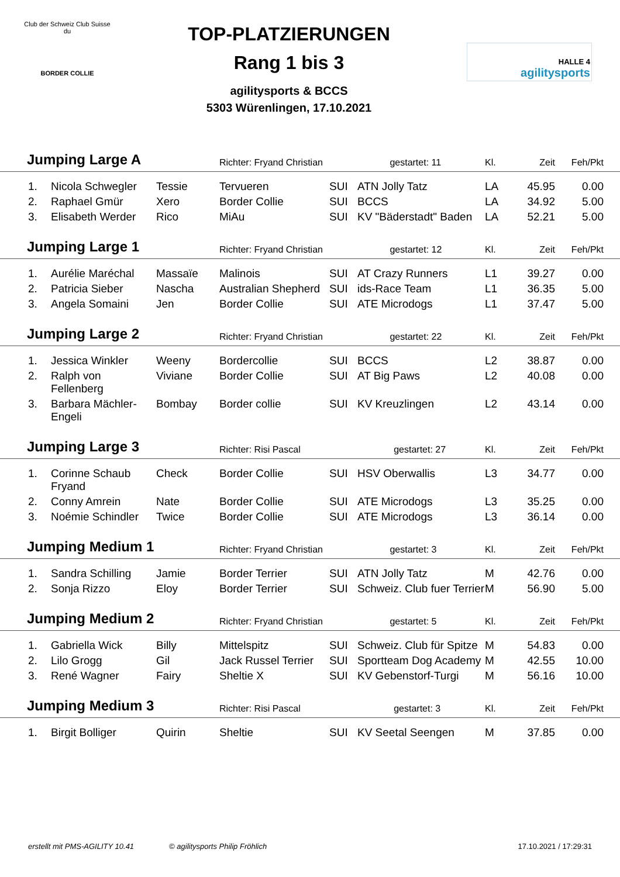Club der Schweiz Club Suisse du
BORDER COLLIE
TOP-PLATZIERUNGEN
Rang 1 bis 3
agilitysports & BCCS
5303 Würenlingen, 17.10.2021
HALLE 4
agilitysports
| Jumping Large A | | | Richter: Fryand Christian gestartet: 11 | | | Kl. | Zeit | Feh/Pkt | |
| --- | --- | --- | --- | --- | --- | --- | --- | --- | --- |
| 1. | Nicola Schwegler | Tessie | Tervueren | SUI | ATN Jolly Tatz | LA | 45.95 | 0.00 | |
| 2. | Raphael Gmür | Xero | Border Collie | SUI | BCCS | LA | 34.92 | 5.00 | |
| 3. | Elisabeth Werder | Rico | MiAu | SUI | KV "Bäderstadt" Baden | LA | 52.21 | 5.00 | |
| Jumping Large 1 | | | Richter: Fryand Christian gestartet: 12 | | | Kl. | Zeit | Feh/Pkt | |
| 1. | Aurélie Maréchal | Massaïe | Malinois | SUI | AT Crazy Runners | L1 | 39.27 | 0.00 | |
| 2. | Patricia Sieber | Nascha | Australian Shepherd | SUI | ids-Race Team | L1 | 36.35 | 5.00 | |
| 3. | Angela Somaini | Jen | Border Collie | SUI | ATE Microdogs | L1 | 37.47 | 5.00 | |
| Jumping Large 2 | | | Richter: Fryand Christian gestartet: 22 | | | Kl. | Zeit | Feh/Pkt | |
| 1. | Jessica Winkler | Weeny | Bordercollie | SUI | BCCS | L2 | 38.87 | 0.00 | |
| 2. | Ralph von Fellenberg | Viviane | Border Collie | SUI | AT Big Paws | L2 | 40.08 | 0.00 | |
| 3. | Barbara Mächler-Engeli | Bombay | Border collie | SUI | KV Kreuzlingen | L2 | 43.14 | 0.00 | |
| Jumping Large 3 | | | Richter: Risi Pascal gestartet: 27 | | | Kl. | Zeit | Feh/Pkt | |
| 1. | Corinne Schaub Fryand | Check | Border Collie | SUI | HSV Oberwallis | L3 | 34.77 | 0.00 | |
| 2. | Conny Amrein | Nate | Border Collie | SUI | ATE Microdogs | L3 | 35.25 | 0.00 | |
| 3. | Noémie Schindler | Twice | Border Collie | SUI | ATE Microdogs | L3 | 36.14 | 0.00 | |
| Jumping Medium 1 | | | Richter: Fryand Christian gestartet: 3 | | | Kl. | Zeit | Feh/Pkt | |
| 1. | Sandra Schilling | Jamie | Border Terrier | SUI | ATN Jolly Tatz | M | 42.76 | 0.00 | |
| 2. | Sonja Rizzo | Eloy | Border Terrier | SUI | Schweiz. Club fuer Terrier | M | 56.90 | 5.00 | |
| Jumping Medium 2 | | | Richter: Fryand Christian gestartet: 5 | | | Kl. | Zeit | Feh/Pkt | |
| 1. | Gabriella Wick | Billy | Mittelspitz | SUI | Schweiz. Club für Spitze | M | 54.83 | 0.00 | |
| 2. | Lilo Grogg | Gil | Jack Russel Terrier | SUI | Sportteam Dog Academy | M | 42.55 | 10.00 | |
| 3. | René Wagner | Fairy | Sheltie X | SUI | KV Gebenstorf-Turgi | M | 56.16 | 10.00 | |
| Jumping Medium 3 | | | Richter: Risi Pascal gestartet: 3 | | | Kl. | Zeit | Feh/Pkt | |
| 1. | Birgit Bolliger | Quirin | Sheltie | SUI | KV Seetal Seengen | M | 37.85 | 0.00 | |
erstellt mit PMS-AGILITY 10.41 © agilitysports Philip Fröhlich 17.10.2021 / 17:29:31